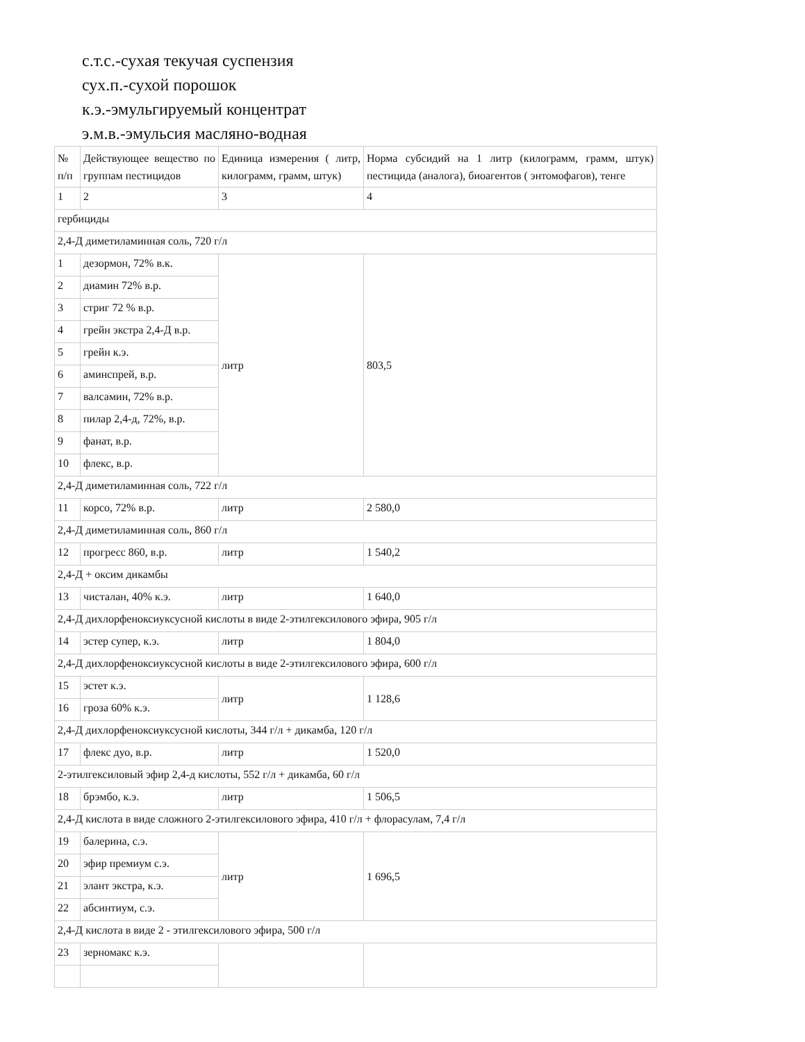с.т.с.-сухая текучая суспензия
сух.п.-сухой порошок
к.э.-эмульгируемый концентрат
э.м.в.-эмульсия масляно-водная
| № п/п | Действующее вещество по группам пестицидов | Единица измерения ( литр, килограмм, грамм, штук) | Норма субсидий на 1 литр (килограмм, грамм, штук) пестицида (аналога), биоагентов ( энтомофагов), тенге |
| 1 | 2 | 3 | 4 |
| гербициды | | | |
| 2,4-Д диметиламинная соль, 720 г/л | | | |
| 1 | дезормон, 72% в.к. | литр | 803,5 |
| 2 | диамин 72% в.р. | | |
| 3 | стриг 72 % в.р. | | |
| 4 | грейн экстра 2,4-Д в.р. | | |
| 5 | грейн к.э. | | |
| 6 | аминспрей, в.р. | | |
| 7 | валсамин, 72% в.р. | | |
| 8 | пилар 2,4-д, 72%, в.р. | | |
| 9 | фанат, в.р. | | |
| 10 | флекс, в.р. | | |
| 2,4-Д диметиламинная соль, 722 г/л | | | |
| 11 | корсо, 72% в.р. | литр | 2 580,0 |
| 2,4-Д диметиламинная соль, 860 г/л | | | |
| 12 | прогресс 860, в.р. | литр | 1 540,2 |
| 2,4-Д + оксим дикамбы | | | |
| 13 | чисталан, 40% к.э. | литр | 1 640,0 |
| 2,4-Д дихлорфеноксиуксусной кислоты в виде 2-этилгексилового эфира, 905 г/л | | | |
| 14 | эстер супер, к.э. | литр | 1 804,0 |
| 2,4-Д дихлорфеноксиуксусной кислоты в виде 2-этилгексилового эфира, 600 г/л | | | |
| 15 | эстет к.э. | литр | 1 128,6 |
| 16 | гроза 60% к.э. | | |
| 2,4-Д дихлорфеноксиуксусной кислоты, 344 г/л + дикамба, 120 г/л | | | |
| 17 | флекс дуо, в.р. | литр | 1 520,0 |
| 2-этилгексиловый эфир 2,4-д кислоты, 552 г/л + дикамба, 60 г/л | | | |
| 18 | брэмбо, к.э. | литр | 1 506,5 |
| 2,4-Д кислота в виде сложного 2-этилгексилового эфира, 410 г/л + флорасулам, 7,4 г/л | | | |
| 19 | балерина, с.э. | литр | 1 696,5 |
| 20 | эфир премиум с.э. | | |
| 21 | элант экстра, к.э. | | |
| 22 | абсинтиум, с.э. | | |
| 2,4-Д кислота в виде 2 - этилгексилового эфира, 500 г/л | | | |
| 23 | зерномакс к.э. | | |